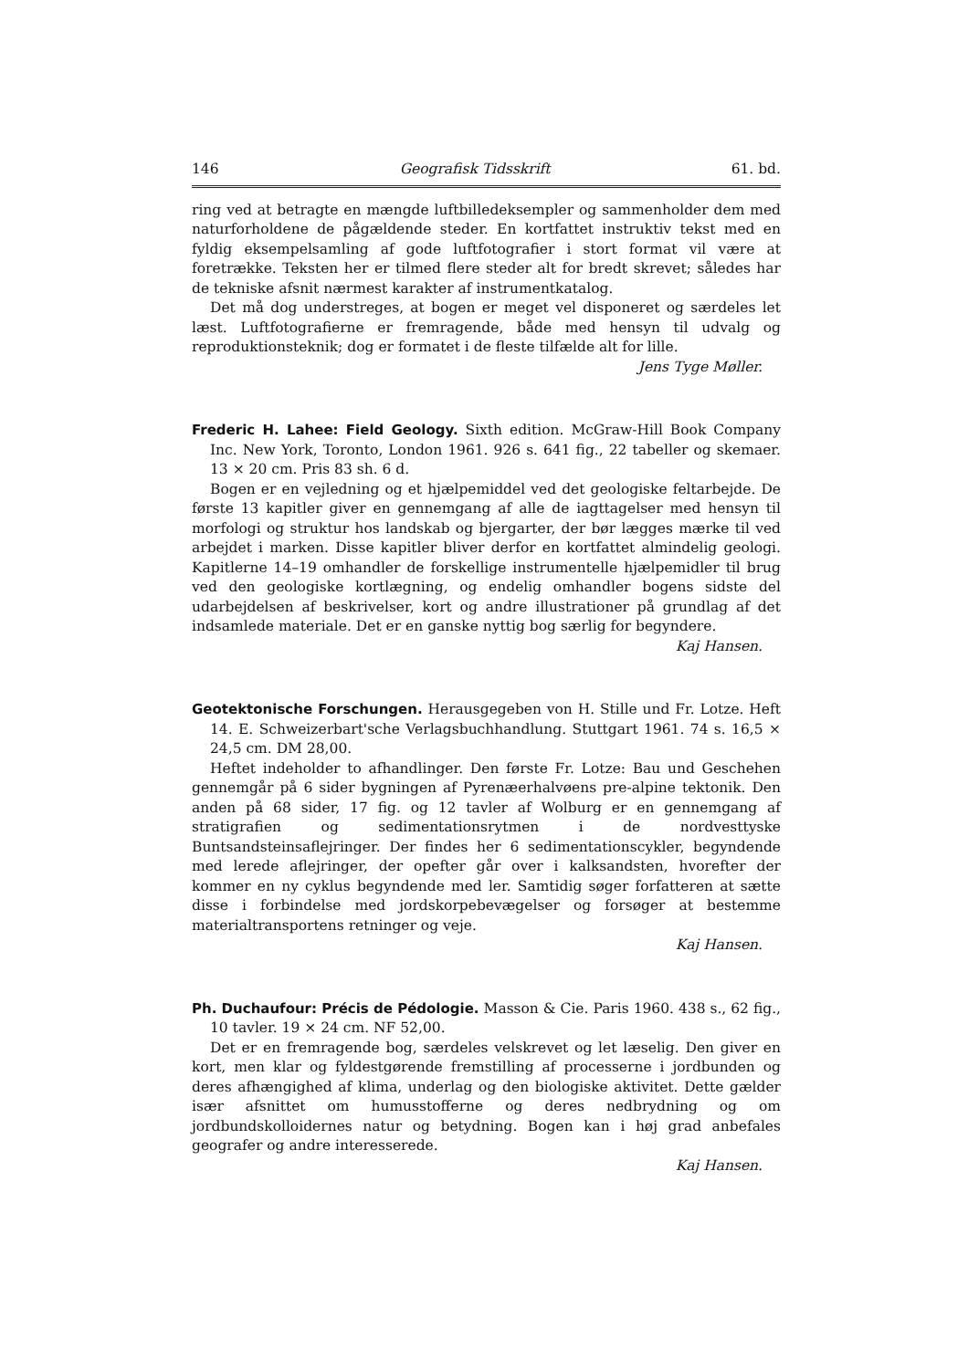146 Geografisk Tidsskrift 61. bd.
ring ved at betragte en mængde luftbilledeksempler og sammenholder dem med naturforholdene de pågældende steder. En kortfattet instruktiv tekst med en fyldig eksempelsamling af gode luftfotografier i stort format vil være at foretrække. Teksten her er tilmed flere steder alt for bredt skrevet; således har de tekniske afsnit nærmest karakter af instrumentkatalog.
Det må dog understreges, at bogen er meget vel disponeret og særdeles let læst. Luftfotografierne er fremragende, både med hensyn til udvalg og reproduktionsteknik; dog er formatet i de fleste tilfælde alt for lille.
Jens Tyge Møller.
Frederic H. Lahee: Field Geology. Sixth edition. McGraw-Hill Book Company Inc. New York, Toronto, London 1961. 926 s. 641 fig., 22 tabeller og skemaer. 13 × 20 cm. Pris 83 sh. 6 d.
Bogen er en vejledning og et hjælpemiddel ved det geologiske feltarbejde. De første 13 kapitler giver en gennemgang af alle de iagttagelser med hensyn til morfologi og struktur hos landskab og bjergarter, der bør lægges mærke til ved arbejdet i marken. Disse kapitler bliver derfor en kortfattet almindelig geologi. Kapitlerne 14–19 omhandler de forskellige instrumentelle hjælpemidler til brug ved den geologiske kortlægning, og endelig omhandler bogens sidste del udarbejdelsen af beskrivelser, kort og andre illustrationer på grundlag af det indsamlede materiale. Det er en ganske nyttig bog særlig for begyndere.
Kaj Hansen.
Geotektonische Forschungen. Herausgegeben von H. Stille und Fr. Lotze. Heft 14. E. Schweizerbart'sche Verlagsbuchhandlung. Stuttgart 1961. 74 s. 16,5 × 24,5 cm. DM 28,00.
Heftet indeholder to afhandlinger. Den første Fr. Lotze: Bau und Geschehen gennemgår på 6 sider bygningen af Pyrenæerhalvøens pre-alpine tektonik. Den anden på 68 sider, 17 fig. og 12 tavler af Wolburg er en gennemgang af stratigrafien og sedimentationsrytmen i de nordvesttyske Buntsandsteinsaflejringer. Der findes her 6 sedimentationscykler, begyndende med lerede aflejringer, der opefter går over i kalksandsten, hvorefter der kommer en ny cyklus begyndende med ler. Samtidig søger forfatteren at sætte disse i forbindelse med jordskorpebevægelser og forsøger at bestemme materialtransportens retninger og veje.
Kaj Hansen.
Ph. Duchaufour: Précis de Pédologie. Masson & Cie. Paris 1960. 438 s., 62 fig., 10 tavler. 19 × 24 cm. NF 52,00.
Det er en fremragende bog, særdeles velskrevet og let læselig. Den giver en kort, men klar og fyldestgørende fremstilling af processerne i jordbunden og deres afhængighed af klima, underlag og den biologiske aktivitet. Dette gælder især afsnittet om humusstofferne og deres nedbrydning og om jordbundskolloidernes natur og betydning. Bogen kan i høj grad anbefales geografer og andre interesserede.
Kaj Hansen.